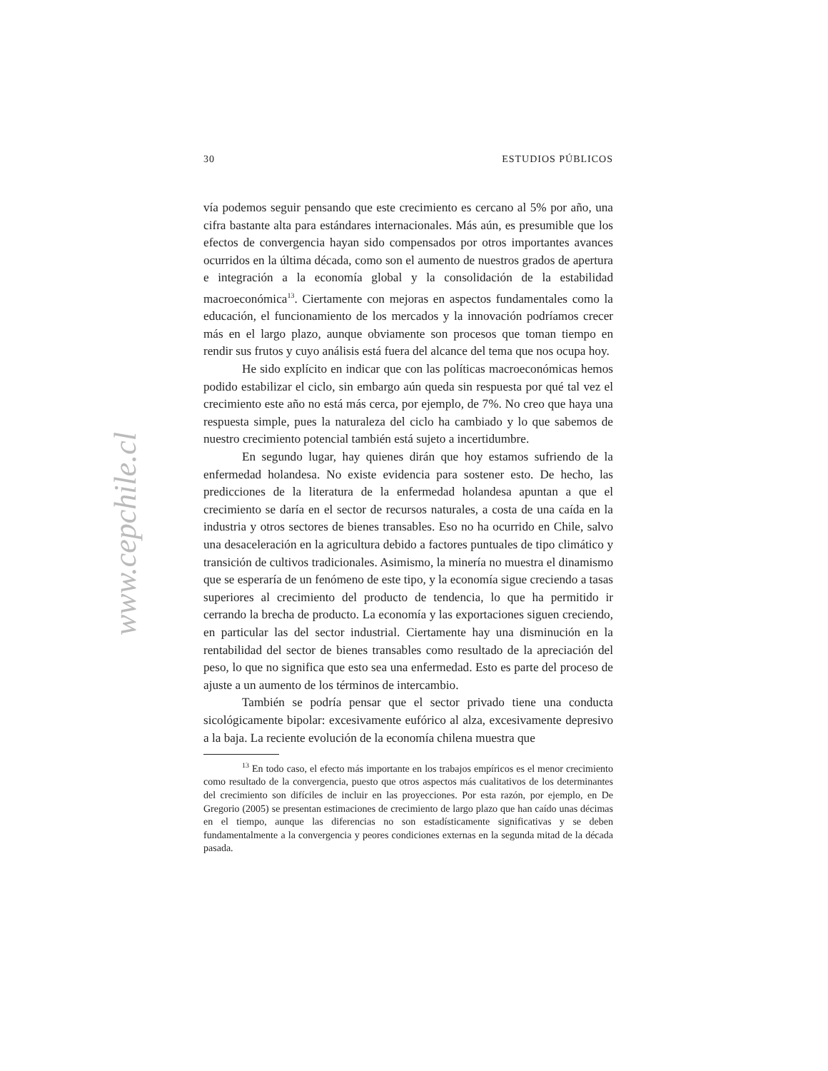www.cepchile.cl
30 ESTUDIOS PÚBLICOS
vía podemos seguir pensando que este crecimiento es cercano al 5% por año, una cifra bastante alta para estándares internacionales. Más aún, es presumible que los efectos de convergencia hayan sido compensados por otros importantes avances ocurridos en la última década, como son el aumento de nuestros grados de apertura e integración a la economía global y la consolidación de la estabilidad macroeconómica<sup>13</sup>. Ciertamente con mejoras en aspectos fundamentales como la educación, el funcionamiento de los mercados y la innovación podríamos crecer más en el largo plazo, aunque obviamente son procesos que toman tiempo en rendir sus frutos y cuyo análisis está fuera del alcance del tema que nos ocupa hoy.
He sido explícito en indicar que con las políticas macroeconómicas hemos podido estabilizar el ciclo, sin embargo aún queda sin respuesta por qué tal vez el crecimiento este año no está más cerca, por ejemplo, de 7%. No creo que haya una respuesta simple, pues la naturaleza del ciclo ha cambiado y lo que sabemos de nuestro crecimiento potencial también está sujeto a incertidumbre.
En segundo lugar, hay quienes dirán que hoy estamos sufriendo de la enfermedad holandesa. No existe evidencia para sostener esto. De hecho, las predicciones de la literatura de la enfermedad holandesa apuntan a que el crecimiento se daría en el sector de recursos naturales, a costa de una caída en la industria y otros sectores de bienes transables. Eso no ha ocurrido en Chile, salvo una desaceleración en la agricultura debido a factores puntuales de tipo climático y transición de cultivos tradicionales. Asimismo, la minería no muestra el dinamismo que se esperaría de un fenómeno de este tipo, y la economía sigue creciendo a tasas superiores al crecimiento del producto de tendencia, lo que ha permitido ir cerrando la brecha de producto. La economía y las exportaciones siguen creciendo, en particular las del sector industrial. Ciertamente hay una disminución en la rentabilidad del sector de bienes transables como resultado de la apreciación del peso, lo que no significa que esto sea una enfermedad. Esto es parte del proceso de ajuste a un aumento de los términos de intercambio.
También se podría pensar que el sector privado tiene una conducta sicológicamente bipolar: excesivamente eufórico al alza, excesivamente depresivo a la baja. La reciente evolución de la economía chilena muestra que
<sup>13</sup> En todo caso, el efecto más importante en los trabajos empíricos es el menor crecimiento como resultado de la convergencia, puesto que otros aspectos más cualitativos de los determinantes del crecimiento son difíciles de incluir en las proyecciones. Por esta razón, por ejemplo, en De Gregorio (2005) se presentan estimaciones de crecimiento de largo plazo que han caído unas décimas en el tiempo, aunque las diferencias no son estadísticamente significativas y se deben fundamentalmente a la convergencia y peores condiciones externas en la segunda mitad de la década pasada.